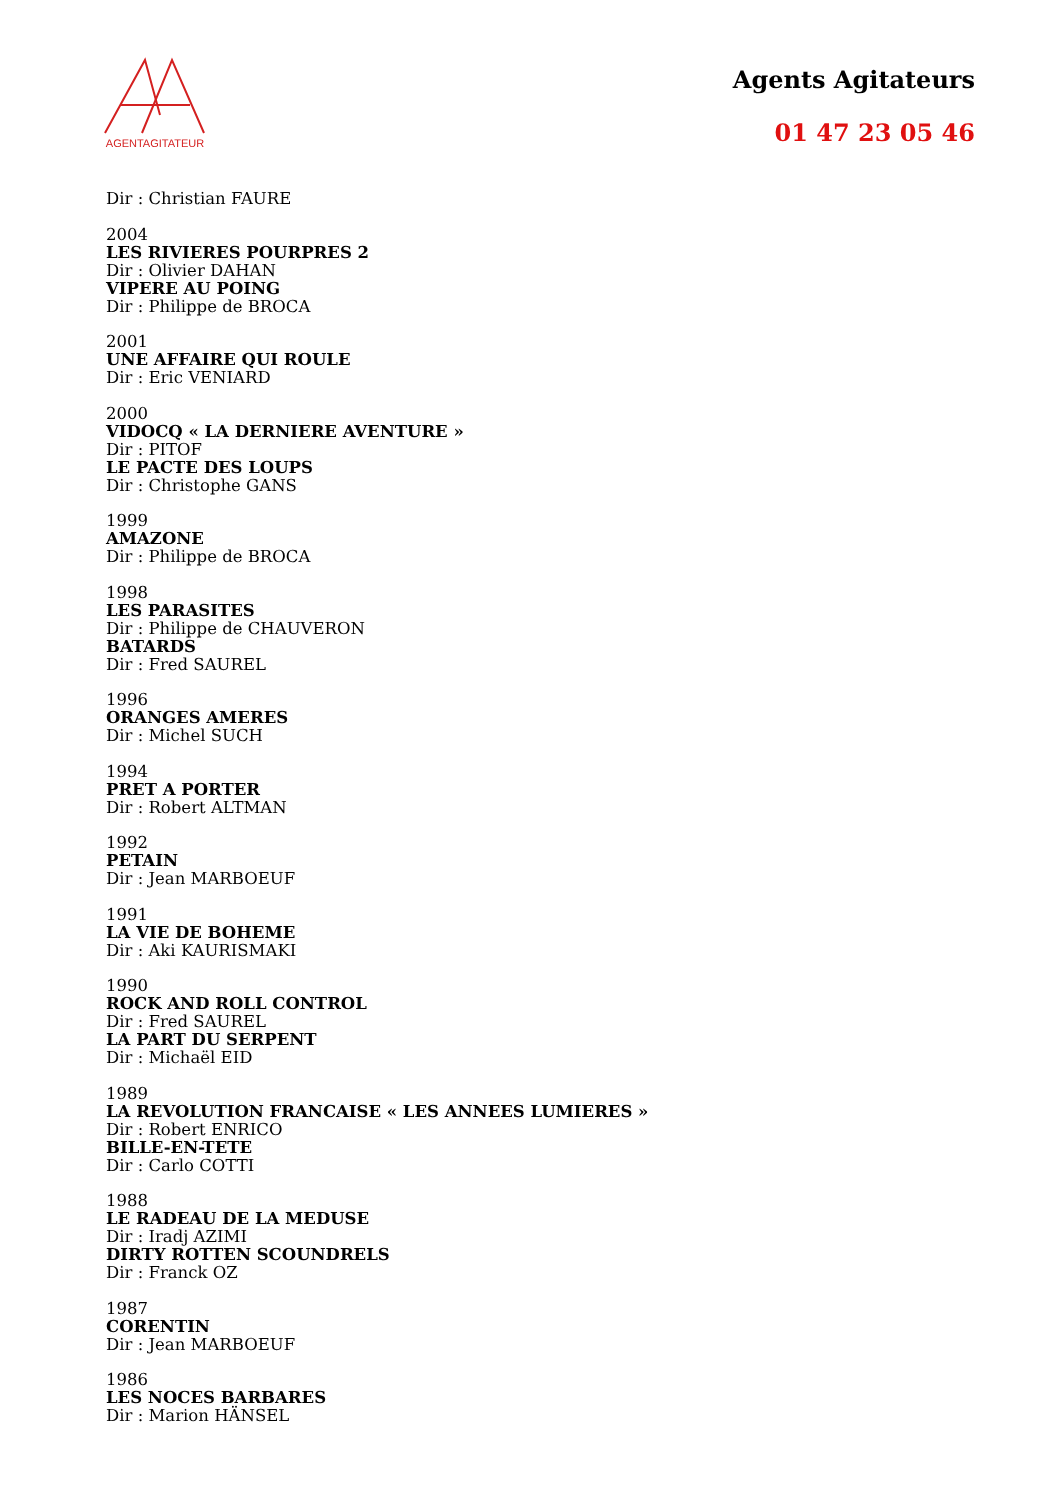AGENTAGITATEUR
Agents Agitateurs
01 47 23 05 46
Dir : Christian FAURE
2004
LES RIVIERES POURPRES 2
Dir : Olivier DAHAN
VIPERE AU POING
Dir : Philippe de BROCA
2001
UNE AFFAIRE QUI ROULE
Dir : Eric VENIARD
2000
VIDOCQ « LA DERNIERE AVENTURE »
Dir : PITOF
LE PACTE DES LOUPS
Dir : Christophe GANS
1999
AMAZONE
Dir : Philippe de BROCA
1998
LES PARASITES
Dir : Philippe de CHAUVERON
BATARDS
Dir : Fred SAUREL
1996
ORANGES AMERES
Dir : Michel SUCH
1994
PRET A PORTER
Dir : Robert ALTMAN
1992
PETAIN
Dir : Jean MARBOEUF
1991
LA VIE DE BOHEME
Dir : Aki KAURISMAKI
1990
ROCK AND ROLL CONTROL
Dir : Fred SAUREL
LA PART DU SERPENT
Dir : Michaël EID
1989
LA REVOLUTION FRANCAISE « LES ANNEES LUMIERES »
Dir : Robert ENRICO
BILLE-EN-TETE
Dir : Carlo COTTI
1988
LE RADEAU DE LA MEDUSE
Dir : Iradj AZIMI
DIRTY ROTTEN SCOUNDRELS
Dir : Franck OZ
1987
CORENTIN
Dir : Jean MARBOEUF
1986
LES NOCES BARBARES
Dir : Marion HÄNSEL